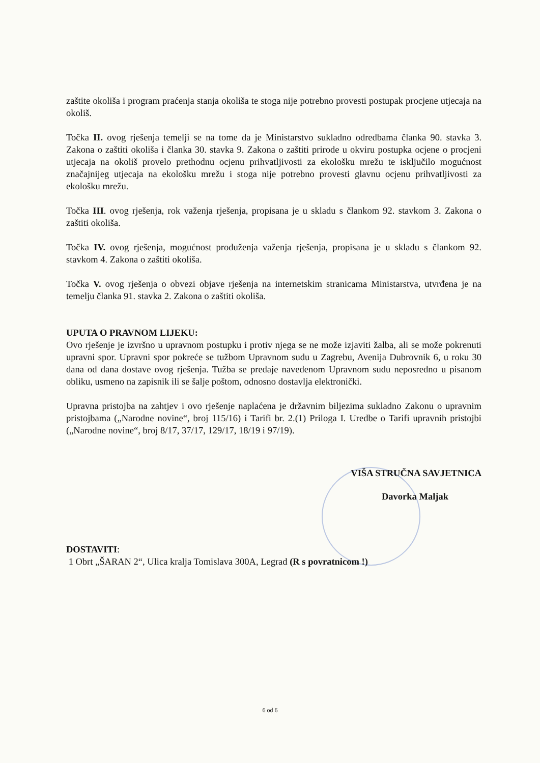zaštite okoliša i program praćenja stanja okoliša te stoga nije potrebno provesti postupak procjene utjecaja na okoliš.
Točka II. ovog rješenja temelji se na tome da je Ministarstvo sukladno odredbama članka 90. stavka 3. Zakona o zaštiti okoliša i članka 30. stavka 9. Zakona o zaštiti prirode u okviru postupka ocjene o procjeni utjecaja na okoliš provelo prethodnu ocjenu prihvatljivosti za ekološku mrežu te isključilo mogućnost značajnijeg utjecaja na ekološku mrežu i stoga nije potrebno provesti glavnu ocjenu prihvatljivosti za ekološku mrežu.
Točka III. ovog rješenja, rok važenja rješenja, propisana je u skladu s člankom 92. stavkom 3. Zakona o zaštiti okoliša.
Točka IV. ovog rješenja, mogućnost produženja važenja rješenja, propisana je u skladu s člankom 92. stavkom 4. Zakona o zaštiti okoliša.
Točka V. ovog rješenja o obvezi objave rješenja na internetskim stranicama Ministarstva, utvrđena je na temelju članka 91. stavka 2. Zakona o zaštiti okoliša.
UPUTA O PRAVNOM LIJEKU:
Ovo rješenje je izvršno u upravnom postupku i protiv njega se ne može izjaviti žalba, ali se može pokrenuti upravni spor. Upravni spor pokreće se tužbom Upravnom sudu u Zagrebu, Avenija Dubrovnik 6, u roku 30 dana od dana dostave ovog rješenja. Tužba se predaje navedenom Upravnom sudu neposredno u pisanom obliku, usmeno na zapisnik ili se šalje poštom, odnosno dostavlja elektronički.
Upravna pristojba na zahtjev i ovo rješenje naplaćena je državnim biljezima sukladno Zakonu o upravnim pristojbama („Narodne novine“, broj 115/16) i Tarifi br. 2.(1) Priloga I. Uredbe o Tarifi upravnih pristojbi („Narodne novine“, broj 8/17, 37/17, 129/17, 18/19 i 97/19).
VIŠA STRUČNA SAVJETNICA
Davorka Maljak
DOSTAVITI:
1 Obrt „ŠARAN 2“, Ulica kralja Tomislava 300A, Legrad (R s povratnicom !)
6 od 6